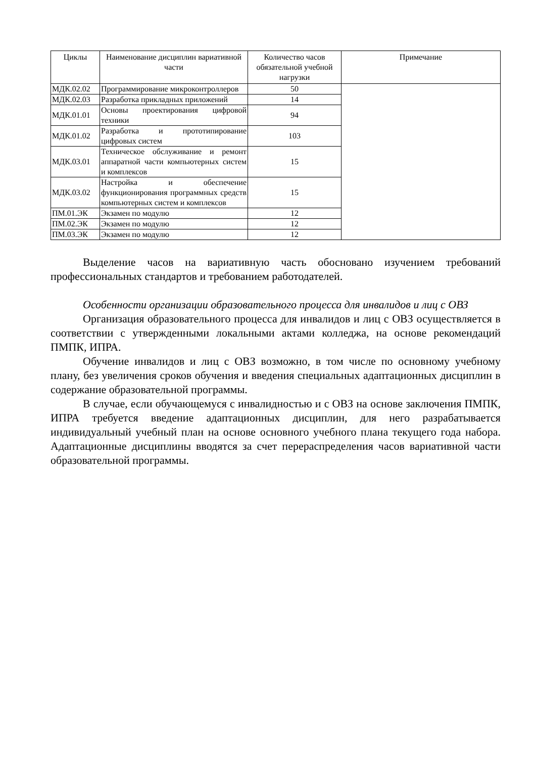| Циклы | Наименование дисциплин вариативной части | Количество часов обязательной учебной нагрузки | Примечание |
| --- | --- | --- | --- |
| МДК.02.02 | Программирование микроконтроллеров | 50 | |
| МДК.02.03 | Разработка прикладных приложений | 14 | |
| МДК.01.01 | Основы проектирования цифровой техники | 94 | |
| МДК.01.02 | Разработка и прототипирование цифровых систем | 103 | |
| МДК.03.01 | Техническое обслуживание и ремонт аппаратной части компьютерных систем и комплексов | 15 | |
| МДК.03.02 | Настройка и обеспечение функционирования программных средств компьютерных систем и комплексов | 15 | |
| ПМ.01.ЭК | Экзамен по модулю | 12 | |
| ПМ.02.ЭК | Экзамен по модулю | 12 | |
| ПМ.03.ЭК | Экзамен по модулю | 12 | |
Выделение часов на вариативную часть обосновано изучением требований профессиональных стандартов и требованием работодателей.
Особенности организации образовательного процесса для инвалидов и лиц с ОВЗ
Организация образовательного процесса для инвалидов и лиц с ОВЗ осуществляется в соответствии с утвержденными локальными актами колледжа, на основе рекомендаций ПМПК, ИПРА.
Обучение инвалидов и лиц с ОВЗ возможно, в том числе по основному учебному плану, без увеличения сроков обучения и введения специальных адаптационных дисциплин в содержание образовательной программы.
В случае, если обучающемуся с инвалидностью и с ОВЗ на основе заключения ПМПК, ИПРА требуется введение адаптационных дисциплин, для него разрабатывается индивидуальный учебный план на основе основного учебного плана текущего года набора. Адаптационные дисциплины вводятся за счет перераспределения часов вариативной части образовательной программы.